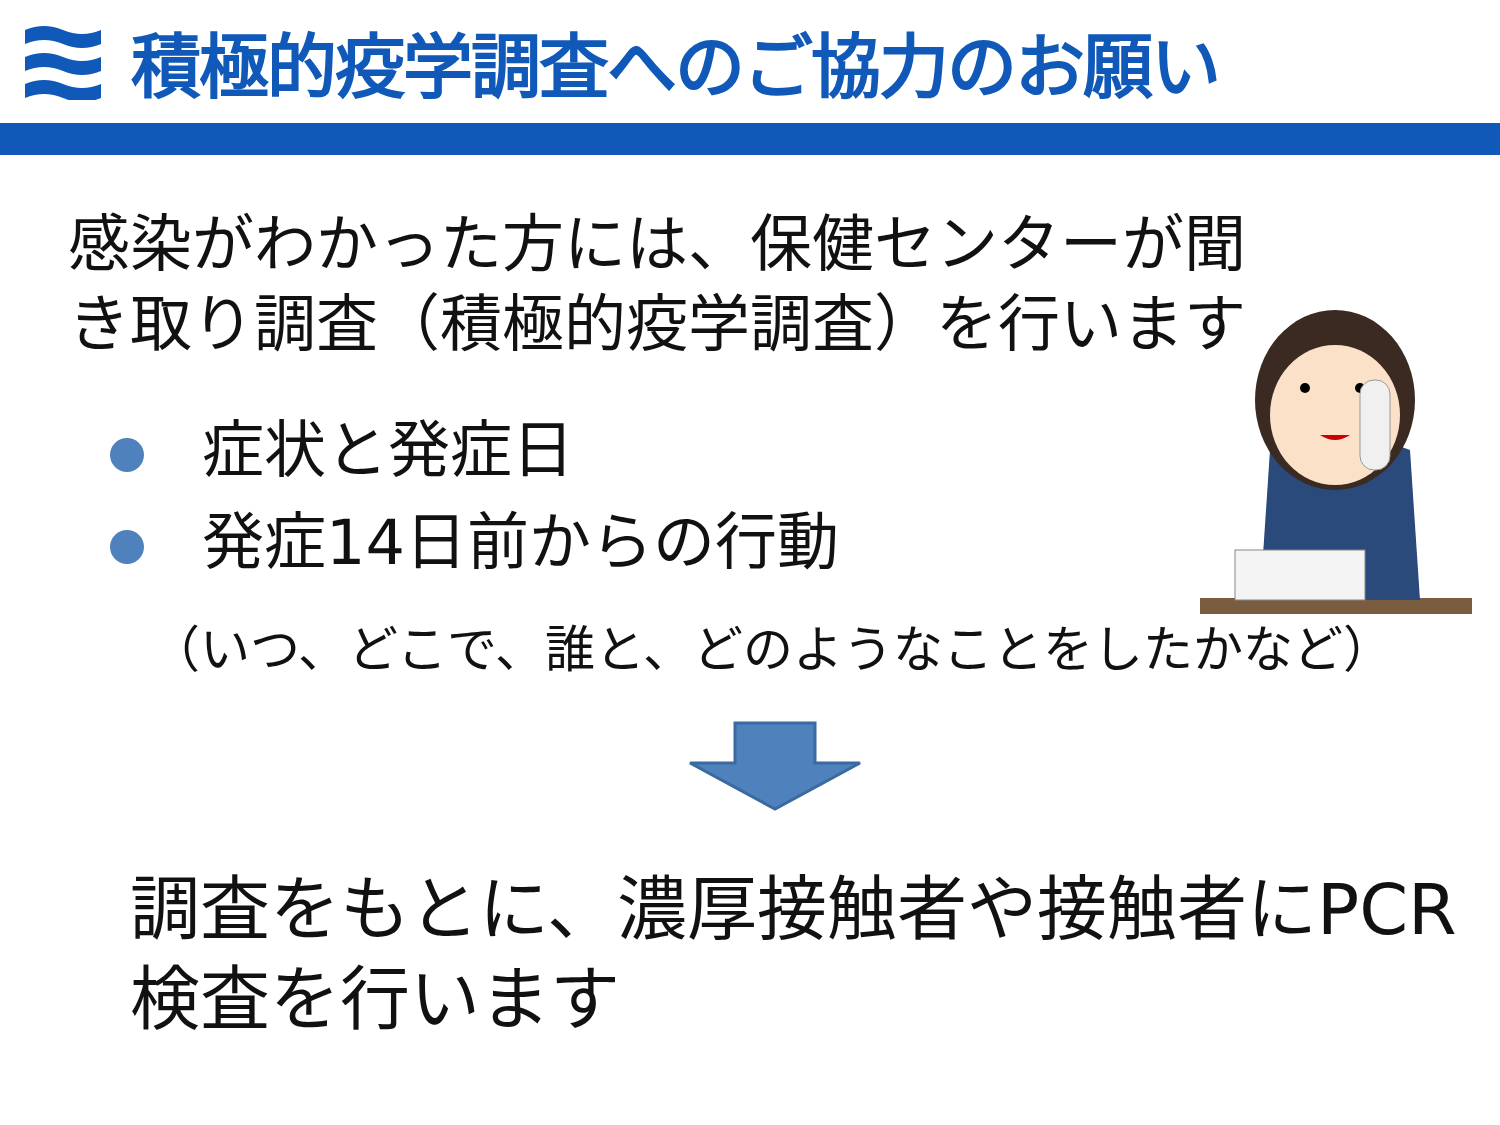積極的疫学調査へのご協力のお願い
感染がわかった方には、保健センターが聞き取り調査（積極的疫学調査）を行います
症状と発症日
発症14日前からの行動
（いつ、どこで、誰と、どのようなことをしたかなど）
調査をもとに、濃厚接触者や接触者にPCR検査を行います